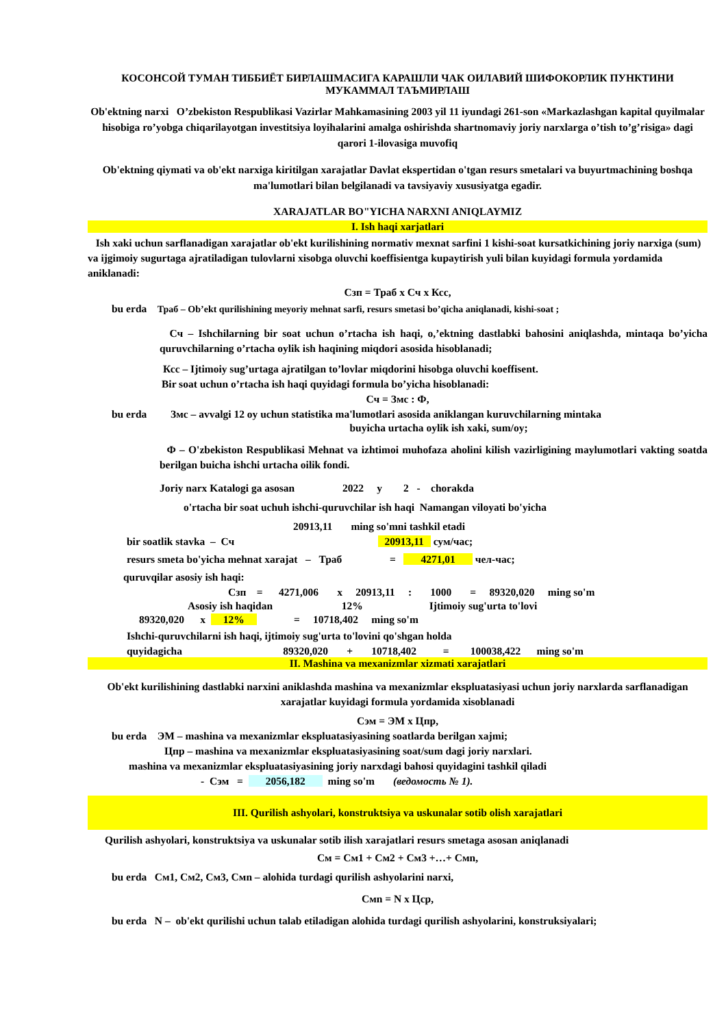КОСОНСОЙ ТУМАН ТИББИЁТ БИРЛАШМАСИГА КАРАШЛИ ЧАК ОИЛАВИЙ ШИФОКОРЛИК ПУНКТИНИ МУКАММАЛ ТАЪМИРЛАШ
Ob'ektning narxi O’zbekiston Respublikasi Vazirlar Mahkamasining 2003 yil 11 iyundagi 261-son «Markazlashgan kapital quyilmalar hisobiga ro’yobga chiqarilayotgan investitsiya loyihalarini amalga oshirishda shartnomaviy joriy narxlarga o’tish to’g’risiga» dagi qarori 1-ilovasiga muvofiq
Ob'ektning qiymati va ob'ekt narxiga kiritilgan xarajatlar Davlat ekspertidan o'tgan resurs smetalari va buyurtmachining boshqa ma'lumotlari bilan belgilanadi va tavsiyaviy xususiyatga egadir.
XARAJATLAR BO"YICHA NARXNI ANIQLAYMIZ
I. Ish haqi xarjatlari
Ish xaki uchun sarflanadigan xarajatlar ob'ekt kurilishining normativ mexnat sarfini 1 kishi-soat kursatkichining joriy narxiga (sum) va ijgimoiy sugurtaga ajratiladigan tulovlarni xisobga oluvchi koeffisientga kupaytirish yuli bilan kuyidagi formula yordamida aniklanadi:
Сзп = Траб х Сч х Ксс,
bu erda Траб – Ob’ekt qurilishining meyoriy mehnat sarfi, resurs smetasi bo’qicha aniqlanadi, kishi-soat ;
Сч – Ishchilarning bir soat uchun o’rtacha ish haqi, o,’ektning dastlabki bahosini aniqlashda, mintaqa bo’yicha quruvchilarning o’rtacha oylik ish haqining miqdori asosida hisoblanadi;
Ксс – Ijtimoiy sug’urtaga ajratilgan to’lovlar miqdorini hisobga oluvchi koeffisent.
Bir soat uchun o’rtacha ish haqi quyidagi formula bo’yicha hisoblanadi:
Сч = Змс : Ф,
bu erda Змс – avvalgi 12 oy uchun statistika ma'lumotlari asosida aniklangan kuruvchilarning mintaka
buyicha urtacha oylik ish xaki, sum/oy;
Ф – O'zbekiston Respublikasi Mehnat va izhtimoi muhofaza aholini kilish vazirligining maylumotlari vakting soatda berilgan buicha ishchi urtacha oilik fondi.
Joriy narx Katalogi ga asosan 2022 y 2 - chorakda
o'rtacha bir soat uchuh ishchi-quruvchilar ish haqi Namangan viloyati bo'yicha
20913,11 ming so'mni tashkil etadi
bir soatlik stavka – Сч 20913,11 сум/час;
resurs smeta bo'yicha mehnat xarajat – Траб = 4271,01 чел-час;
quruvqilar asosiy ish haqi:
Сзп = 4271,006 х 20913,11 : 1000 = 89320,020 ming so'm
Asosiy ish haqidan 12% Ijtimoiy sug'urta to'lovi
89320,020 х 12% = 10718,402 ming so'm
Ishchi-quruvchilarni ish haqi, ijtimoiy sug'urta to'lovini qo'shgan holda
quyidagicha 89320,020 + 10718,402 = 100038,422 ming so'm
II. Mashina va mexanizmlar xizmati xarajatlari
Ob'ekt kurilishining dastlabki narxini aniklashda mashina va mexanizmlar ekspluatasiyasi uchun joriy narxlarda sarflanadigan xarajatlar kuyidagi formula yordamida xisoblanadi
Сэм = ЭМ х Цпр,
bu erda ЭМ – mashina va mexanizmlar ekspluatasiyasining soatlarda berilgan xajmi;
Цпр – mashina va mexanizmlar ekspluatasiyasining soat/sum dagi joriy narxlari.
mashina va mexanizmlar ekspluatasiyasining joriy narxdagi bahosi quyidagini tashkil qiladi
- Сэм = 2056,182 ming so'm (ведомость № 1).
III. Qurilish ashyolari, konstruktsiya va uskunalar sotib olish xarajatlari
Qurilish ashyolari, konstruktsiya va uskunalar sotib ilish xarajatlari resurs smetaga asosan aniqlanadi
См = См1 + См2 + См3 +…+ Смn,
bu erda См1, См2, См3, Смn – alohida turdagi qurilish ashyolarini narxi,
Смn = N х Цср,
bu erda N – ob'ekt qurilishi uchun talab etiladigan alohida turdagi qurilish ashyolarini, konstruksiyalari;